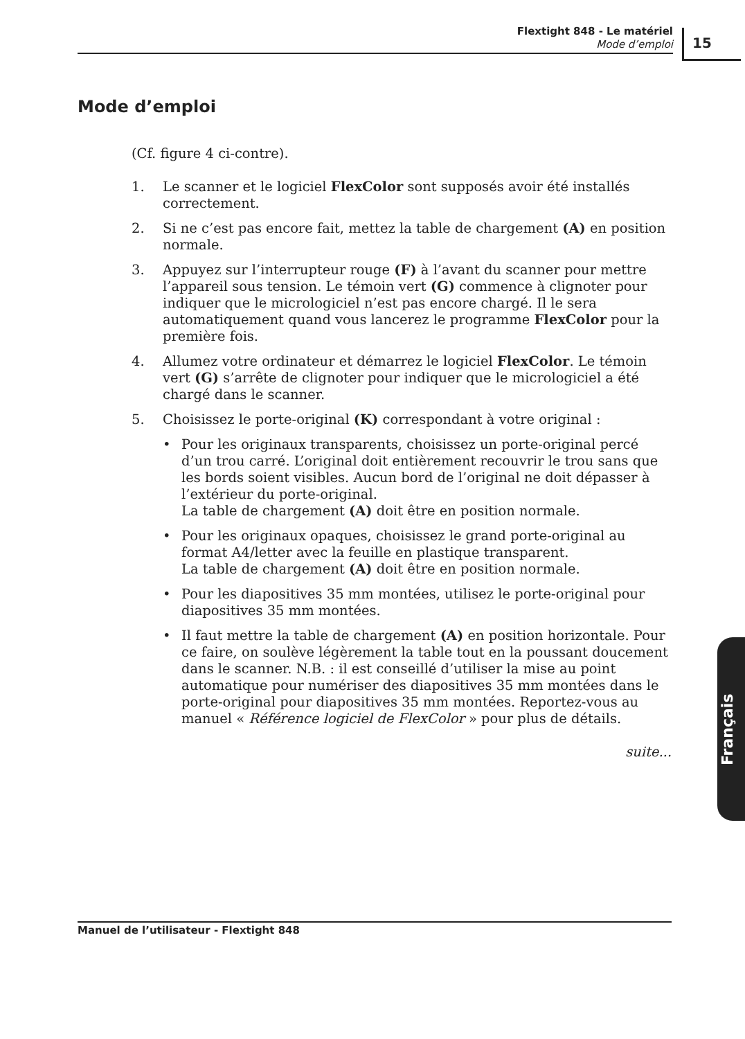Flextight 848 - Le matériel
Mode d’emploi
15
Mode d’emploi
(Cf. figure 4 ci-contre).
1. Le scanner et le logiciel FlexColor sont supposés avoir été installés correctement.
2. Si ne c’est pas encore fait, mettez la table de chargement (A) en position normale.
3. Appuyez sur l’interrupteur rouge (F) à l’avant du scanner pour mettre l’appareil sous tension. Le témoin vert (G) commence à clignoter pour indiquer que le micrologiciel n’est pas encore chargé. Il le sera automatiquement quand vous lancerez le programme FlexColor pour la première fois.
4. Allumez votre ordinateur et démarrez le logiciel FlexColor. Le témoin vert (G) s’arrête de clignoter pour indiquer que le micrologiciel a été chargé dans le scanner.
5. Choisissez le porte-original (K) correspondant à votre original :
• Pour les originaux transparents, choisissez un porte-original percé d’un trou carré. L’original doit entièrement recouvrir le trou sans que les bords soient visibles. Aucun bord de l’original ne doit dépasser à l’extérieur du porte-original.
La table de chargement (A) doit être en position normale.
• Pour les originaux opaques, choisissez le grand porte-original au format A4/letter avec la feuille en plastique transparent.
La table de chargement (A) doit être en position normale.
• Pour les diapositives 35 mm montées, utilisez le porte-original pour diapositives 35 mm montées.
• Il faut mettre la table de chargement (A) en position horizontale. Pour ce faire, on soulève légèrement la table tout en la poussant doucement dans le scanner. N.B. : il est conseillé d’utiliser la mise au point automatique pour numériser des diapositives 35 mm montées dans le porte-original pour diapositives 35 mm montées. Reportez-vous au manuel « Référence logiciel de FlexColor » pour plus de détails.
suite...
Français
Manuel de l’utilisateur - Flextight 848